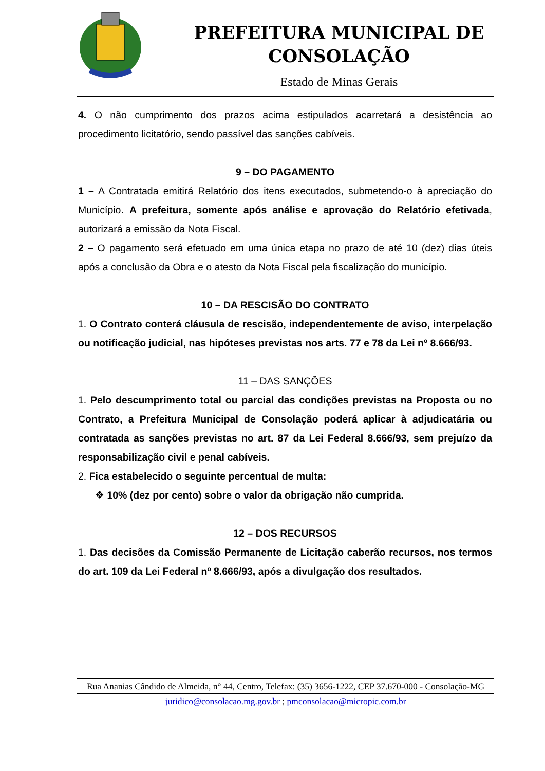PREFEITURA MUNICIPAL DE CONSOLAÇÃO
Estado de Minas Gerais
4. O não cumprimento dos prazos acima estipulados acarretará a desistência ao procedimento licitatório, sendo passível das sanções cabíveis.
9 – DO PAGAMENTO
1 – A Contratada emitirá Relatório dos itens executados, submetendo-o à apreciação do Município. A prefeitura, somente após análise e aprovação do Relatório efetivada, autorizará a emissão da Nota Fiscal.
2 – O pagamento será efetuado em uma única etapa no prazo de até 10 (dez) dias úteis após a conclusão da Obra e o atesto da Nota Fiscal pela fiscalização do município.
10 – DA RESCISÃO DO CONTRATO
1. O Contrato conterá cláusula de rescisão, independentemente de aviso, interpelação ou notificação judicial, nas hipóteses previstas nos arts. 77 e 78 da Lei nº 8.666/93.
11 – DAS SANÇÕES
1. Pelo descumprimento total ou parcial das condições previstas na Proposta ou no Contrato, a Prefeitura Municipal de Consolação poderá aplicar à adjudicatária ou contratada as sanções previstas no art. 87 da Lei Federal 8.666/93, sem prejuízo da responsabilização civil e penal cabíveis.
2. Fica estabelecido o seguinte percentual de multa:
❖ 10% (dez por cento) sobre o valor da obrigação não cumprida.
12 – DOS RECURSOS
1. Das decisões da Comissão Permanente de Licitação caberão recursos, nos termos do art. 109 da Lei Federal nº 8.666/93, após a divulgação dos resultados.
Rua Ananias Cândido de Almeida, n° 44, Centro, Telefax: (35) 3656-1222, CEP 37.670-000 - Consolação-MG
juridico@consolacao.mg.gov.br ; pmconsolacao@micropic.com.br